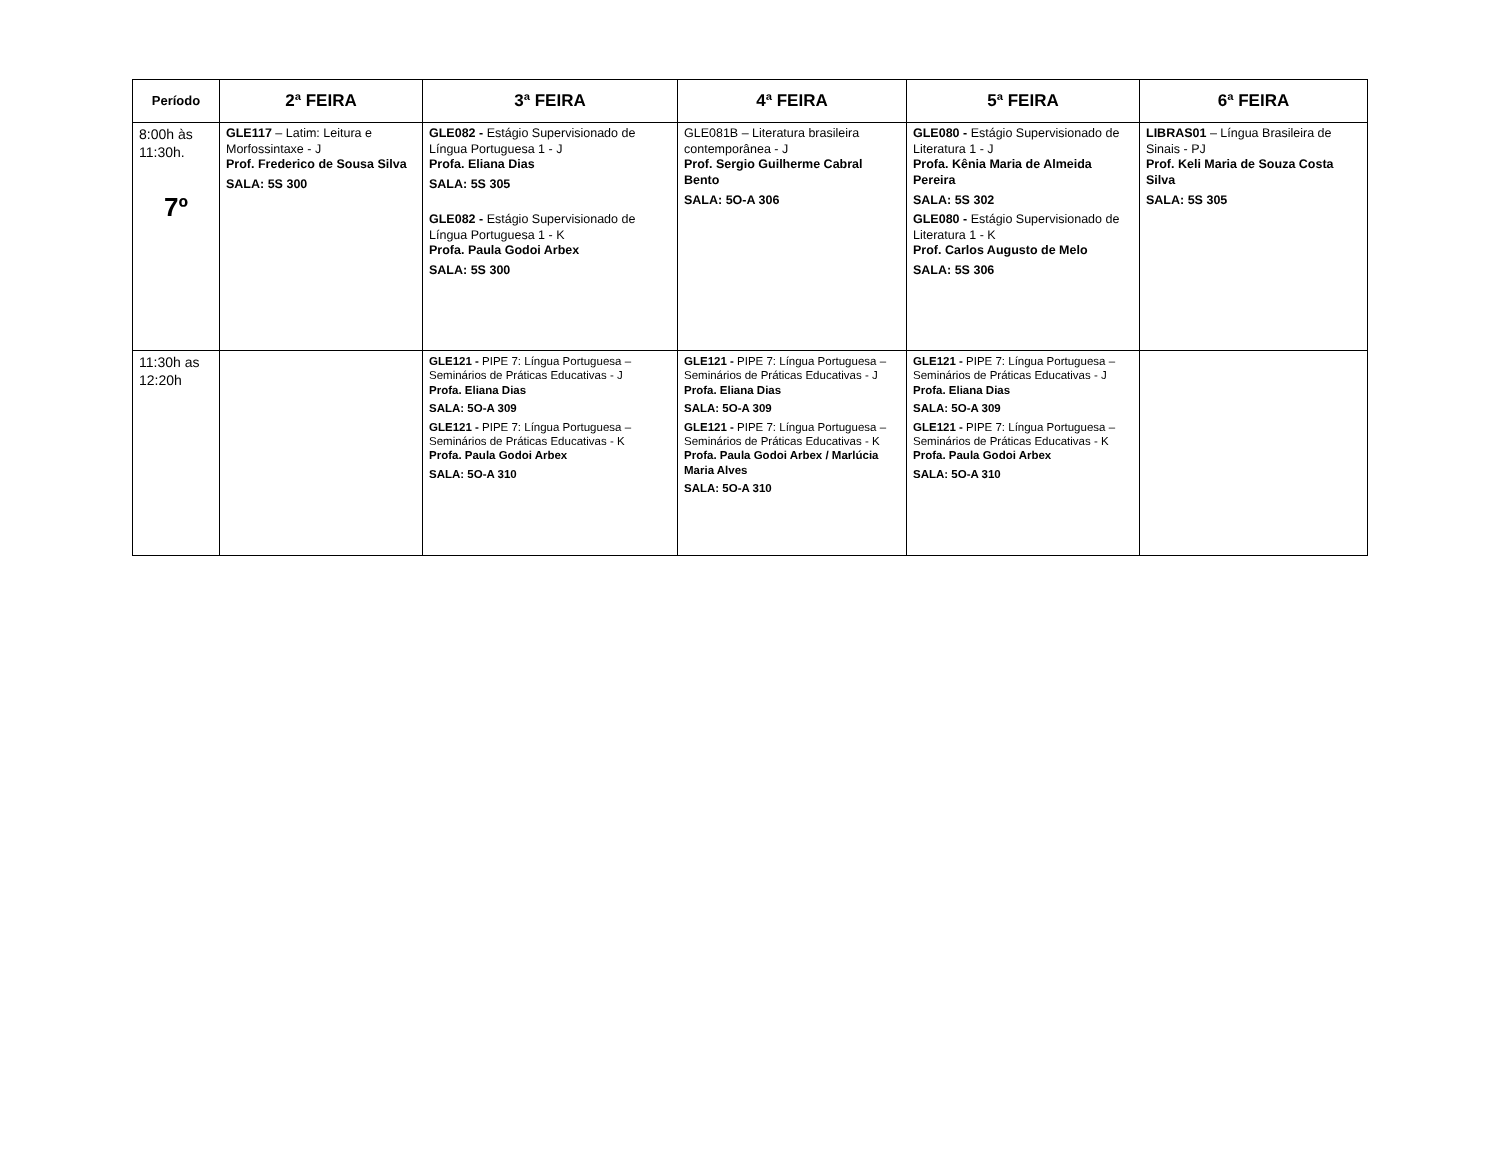| Período | 2ª FEIRA | 3ª FEIRA | 4ª FEIRA | 5ª FEIRA | 6ª FEIRA |
| --- | --- | --- | --- | --- | --- |
| 8:00h às 11:30h. 7º | GLE117 – Latim: Leitura e Morfossintaxe - J Prof. Frederico de Sousa Silva SALA: 5S 300 | GLE082 - Estágio Supervisionado de Língua Portuguesa 1 - J Profa. Eliana Dias SALA: 5S 305 GLE082 - Estágio Supervisionado de Língua Portuguesa 1 - K Profa. Paula Godoi Arbex SALA: 5S 300 | GLE081B – Literatura brasileira contemporânea - J Prof. Sergio Guilherme Cabral Bento SALA: 5O-A 306 | GLE080 - Estágio Supervisionado de Literatura 1 - J Profa. Kênia Maria de Almeida Pereira SALA: 5S 302 GLE080 - Estágio Supervisionado de Literatura 1 - K Prof. Carlos Augusto de Melo SALA: 5S 306 | LIBRAS01 – Língua Brasileira de Sinais - PJ Prof. Keli Maria de Souza Costa Silva SALA: 5S 305 |
| 11:30h as 12:20h | | GLE121 - PIPE 7: Língua Portuguesa – Seminários de Práticas Educativas - J Profa. Eliana Dias SALA: 5O-A 309 GLE121 - PIPE 7: Língua Portuguesa – Seminários de Práticas Educativas - K Profa. Paula Godoi Arbex SALA: 5O-A 310 | GLE121 - PIPE 7: Língua Portuguesa – Seminários de Práticas Educativas - J Profa. Eliana Dias SALA: 5O-A 309 GLE121 - PIPE 7: Língua Portuguesa – Seminários de Práticas Educativas - K Profa. Paula Godoi Arbex / Marlúcia Maria Alves SALA: 5O-A 310 | GLE121 - PIPE 7: Língua Portuguesa – Seminários de Práticas Educativas - J Profa. Eliana Dias SALA: 5O-A 309 GLE121 - PIPE 7: Língua Portuguesa – Seminários de Práticas Educativas - K Profa. Paula Godoi Arbex SALA: 5O-A 310 | |